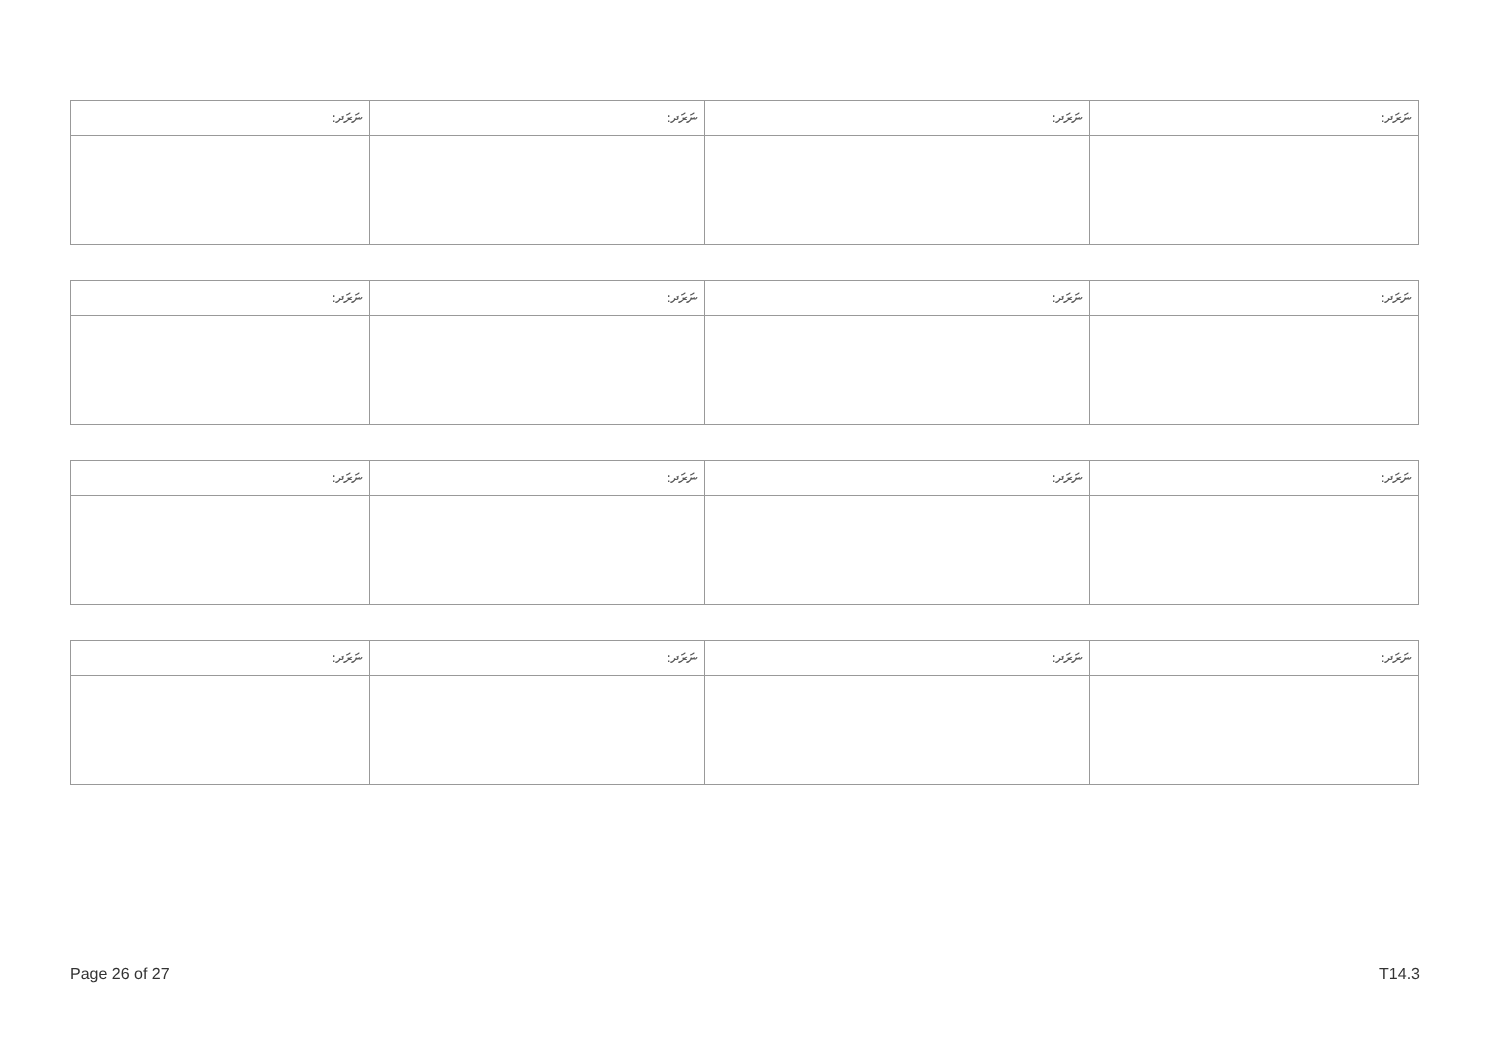| ނަރަދ: | ނަރަދ: | ނަރަދ: | ނަރަދ: |
| ނަރަދ: | ނަރަދ: | ނަރަދ: | ނަރަދ: |
| ނަރަދ: | ނަރަދ: | ނަރަދ: | ނަރަދ: |
| ނަރަދ: | ނަރަދ: | ނަރަދ: | ނަރަދ: |
Page 26 of 27 T14.3